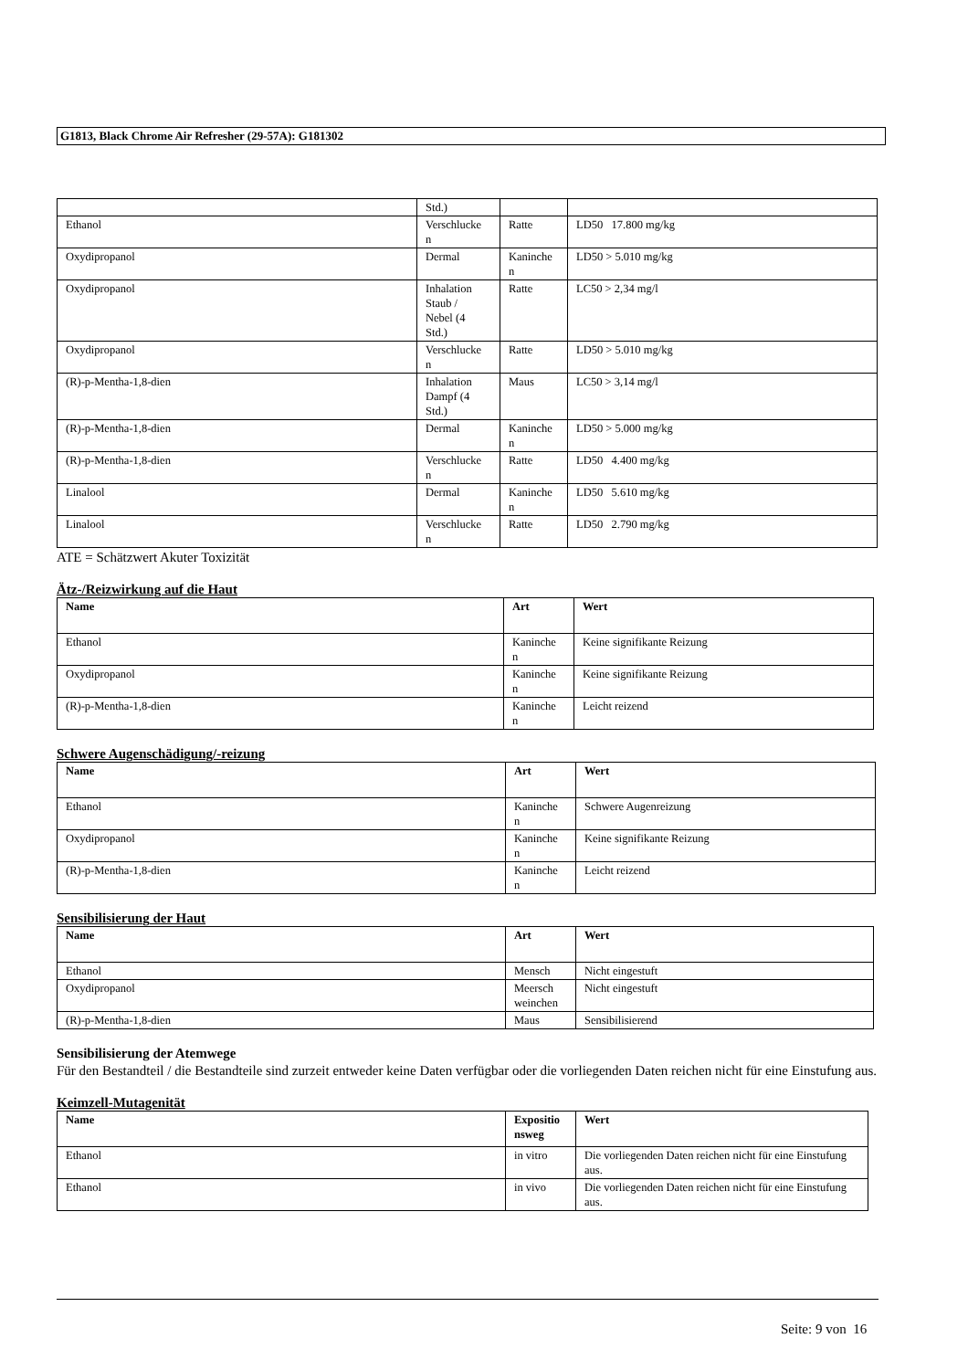G1813, Black Chrome Air Refresher (29-57A): G181302
| | Std.) | | |
| Ethanol | Verschlucke n | Ratte | LD50 17.800 mg/kg |
| Oxydipropanol | Dermal | Kaninche n | LD50 > 5.010 mg/kg |
| Oxydipropanol | Inhalation Staub / Nebel (4 Std.) | Ratte | LC50 > 2,34 mg/l |
| Oxydipropanol | Verschlucke n | Ratte | LD50 > 5.010 mg/kg |
| (R)-p-Mentha-1,8-dien | Inhalation Dampf (4 Std.) | Maus | LC50 > 3,14 mg/l |
| (R)-p-Mentha-1,8-dien | Dermal | Kaninche n | LD50 > 5.000 mg/kg |
| (R)-p-Mentha-1,8-dien | Verschlucke n | Ratte | LD50 4.400 mg/kg |
| Linalool | Dermal | Kaninche n | LD50 5.610 mg/kg |
| Linalool | Verschlucke n | Ratte | LD50 2.790 mg/kg |
ATE = Schätzwert Akuter Toxizität
Ätz-/Reizwirkung auf die Haut
| Name | Art | Wert |
| --- | --- | --- |
| Ethanol | Kaninche n | Keine signifikante Reizung |
| Oxydipropanol | Kaninche n | Keine signifikante Reizung |
| (R)-p-Mentha-1,8-dien | Kaninche n | Leicht reizend |
Schwere Augenschädigung/-reizung
| Name | Art | Wert |
| --- | --- | --- |
| Ethanol | Kaninche n | Schwere Augenreizung |
| Oxydipropanol | Kaninche n | Keine signifikante Reizung |
| (R)-p-Mentha-1,8-dien | Kaninche n | Leicht reizend |
Sensibilisierung der Haut
| Name | Art | Wert |
| --- | --- | --- |
| Ethanol | Mensch | Nicht eingestuft |
| Oxydipropanol | Meersch weinchen | Nicht eingestuft |
| (R)-p-Mentha-1,8-dien | Maus | Sensibilisierend |
Sensibilisierung der Atemwege
Für den Bestandteil / die Bestandteile sind zurzeit entweder keine Daten verfügbar oder die vorliegenden Daten reichen nicht für eine Einstufung aus.
Keimzell-Mutagenität
| Name | Expositio nsweg | Wert |
| --- | --- | --- |
| Ethanol | in vitro | Die vorliegenden Daten reichen nicht für eine Einstufung aus. |
| Ethanol | in vivo | Die vorliegenden Daten reichen nicht für eine Einstufung aus. |
Seite: 9 von 16